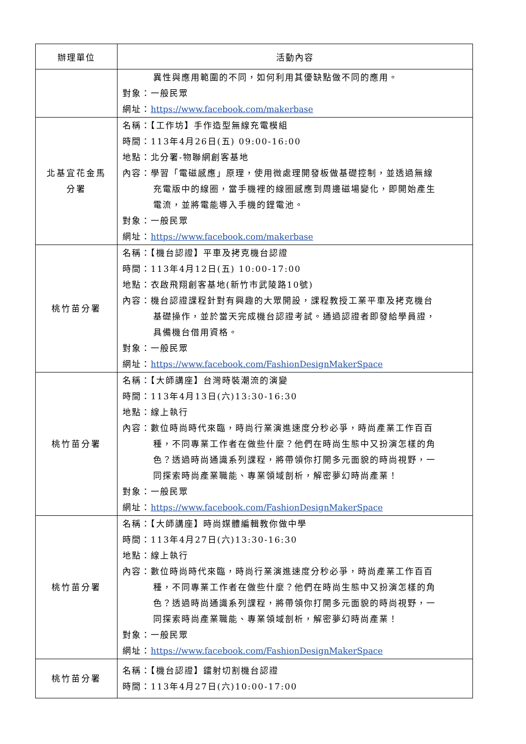| 辦理單位 | 活動內容 |
| --- | --- |
| | 異性與應用範圍的不同，如何利用其優缺點做不同的應用。 對象：一般民眾 網址： https://www.facebook.com/makerbase |
| 北基宜花金馬 分署 | 名稱：【工作坊】手作造型無線充電模組 時間：113年4月26日(五) 09:00-16:00 地點：北分署-物聯網創客基地 內容：學習「電磁感應」原理，使用微處理開發板做基礎控制，並透過無線 充電版中的線圈，當手機裡的線圈感應到周邊磁場變化，即開始產生 電流，並將電能導入手機的鋰電池。 對象：一般民眾 網址： https://www.facebook.com/makerbase |
| 桃竹苗分署 | 名稱：【機台認證】平車及拷克機台認證 時間：113年4月12日(五) 10:00-17:00 地點：衣啟飛翔創客基地(新竹市武陵路10號) 內容：機台認證課程針對有興趣的大眾開設，課程教授工業平車及拷克機台 基礎操作，並於當天完成機台認證考試。通過認證者即發給學員證， 具備機台借用資格。 對象：一般民眾 網址： https://www.facebook.com/FashionDesignMakerSpace |
| 桃竹苗分署 | 名稱：【大師講座】台灣時裝潮流的演變 時間：113年4月13日(六)13:30-16:30 地點：線上執行 內容：數位時尚時代來臨，時尚行業演進速度分秒必爭，時尚產業工作百百 種，不同專業工作者在做些什麼？他們在時尚生態中又扮演怎樣的角 色？透過時尚通識系列課程，將帶領你打開多元面貌的時尚視野，一 同探索時尚產業職能、專業領域剖析，解密夢幻時尚產業！ 對象：一般民眾 網址： https://www.facebook.com/FashionDesignMakerSpace |
| 桃竹苗分署 | 名稱：【大師講座】時尚媒體編輯教你做中學 時間：113年4月27日(六)13:30-16:30 地點：線上執行 內容：數位時尚時代來臨，時尚行業演進速度分秒必爭，時尚產業工作百百 種，不同專業工作者在做些什麼？他們在時尚生態中又扮演怎樣的角 色？透過時尚通識系列課程，將帶領你打開多元面貌的時尚視野，一 同探索時尚產業職能、專業領域剖析，解密夢幻時尚產業！ 對象：一般民眾 網址： https://www.facebook.com/FashionDesignMakerSpace |
| 桃竹苗分署 | 名稱：【機台認證】鐳射切割機台認證 時間：113年4月27日(六)10:00-17:00 |